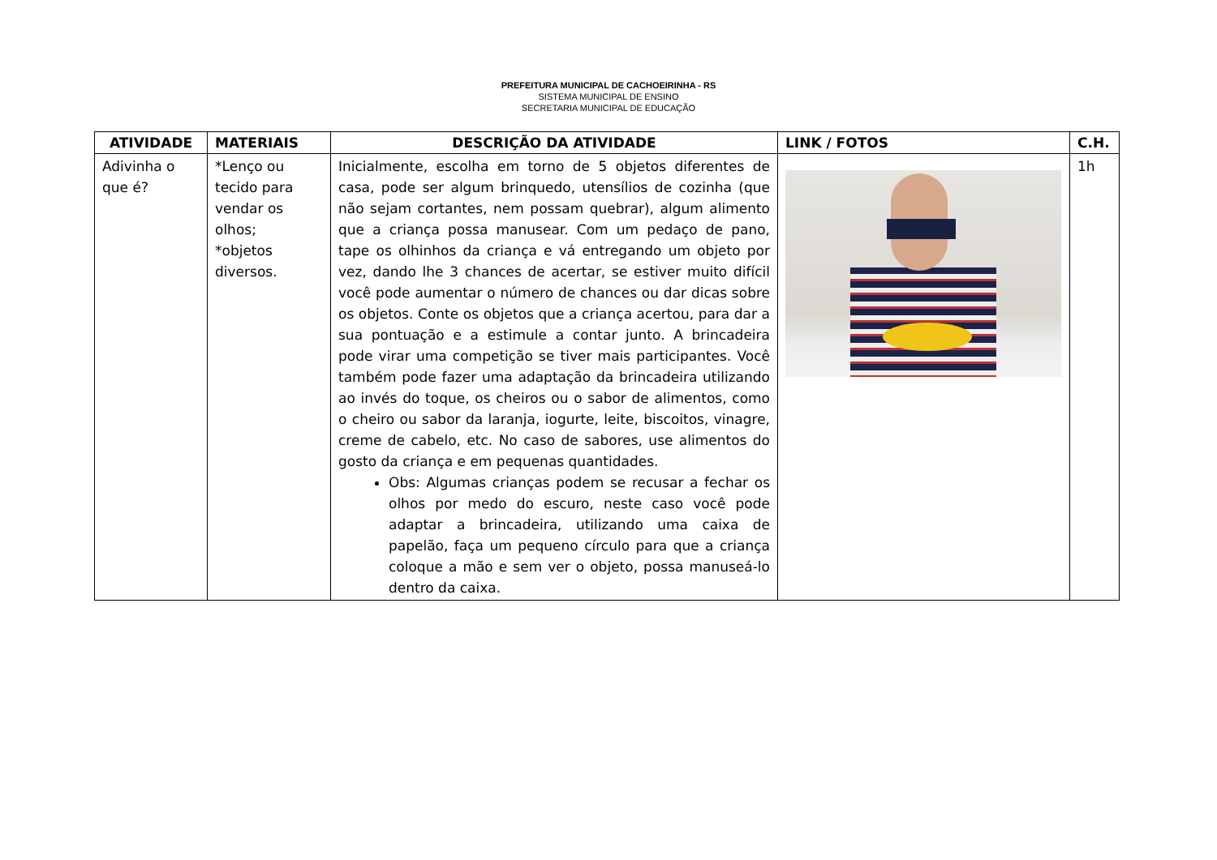PREFEITURA MUNICIPAL DE CACHOEIRINHA - RS
SISTEMA MUNICIPAL DE ENSINO
SECRETARIA MUNICIPAL DE EDUCAÇÃO
| ATIVIDADE | MATERIAIS | DESCRIÇÃO DA ATIVIDADE | LINK / FOTOS | C.H. |
| --- | --- | --- | --- | --- |
| Adivinha o que é? | *Lenço ou tecido para vendar os olhos; *objetos diversos. | Inicialmente, escolha em torno de 5 objetos diferentes de casa, pode ser algum brinquedo, utensílios de cozinha (que não sejam cortantes, nem possam quebrar), algum alimento que a criança possa manusear. Com um pedaço de pano, tape os olhinhos da criança e vá entregando um objeto por vez, dando lhe 3 chances de acertar, se estiver muito difícil você pode aumentar o número de chances ou dar dicas sobre os objetos. Conte os objetos que a criança acertou, para dar a sua pontuação e a estimule a contar junto. A brincadeira pode virar uma competição se tiver mais participantes. Você também pode fazer uma adaptação da brincadeira utilizando ao invés do toque, os cheiros ou o sabor de alimentos, como o cheiro ou sabor da laranja, iogurte, leite, biscoitos, vinagre, creme de cabelo, etc. No caso de sabores, use alimentos do gosto da criança e em pequenas quantidades. Obs: Algumas crianças podem se recusar a fechar os olhos por medo do escuro, neste caso você pode adaptar a brincadeira, utilizando uma caixa de papelão, faça um pequeno círculo para que a criança coloque a mão e sem ver o objeto, possa manuseá-lo dentro da caixa. | | 1h |